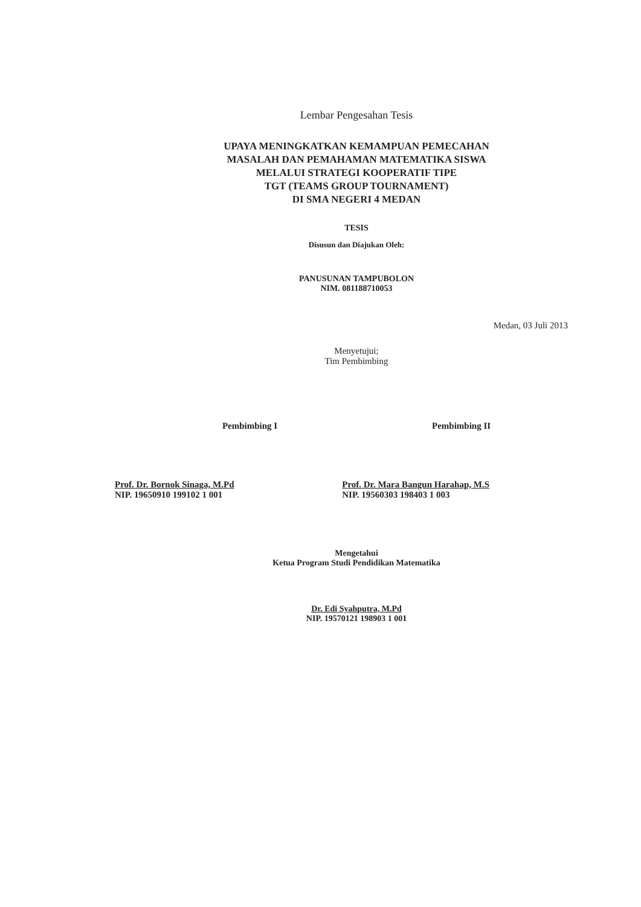Lembar Pengesahan Tesis
UPAYA MENINGKATKAN KEMAMPUAN PEMECAHAN
MASALAH DAN PEMAHAMAN MATEMATIKA SISWA
MELALUI STRATEGI KOOPERATIF TIPE
TGT (TEAMS GROUP TOURNAMENT)
DI SMA NEGERI 4 MEDAN
TESIS
Disusun dan Diajukan Oleh:
PANUSUNAN TAMPUBOLON
NIM. 081188710053
Medan, 03 Juli 2013
Menyetujui;
Tim Pembimbing
Pembimbing I Pembimbing II
Prof. Dr. Bornok Sinaga, M.Pd
NIP. 19650910 199102 1 001
Prof. Dr. Mara Bangun Harahap, M.S
NIP. 19560303 198403 1 003
Mengetahui
Ketua Program Studi Pendidikan Matematika
Dr. Edi Syahputra, M.Pd
NIP. 19570121 198903 1 001